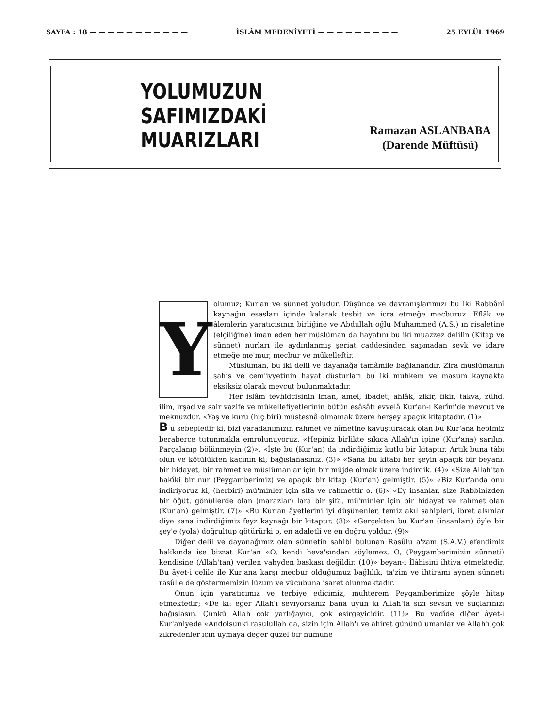SAYFA : 18 — — — — — — — — — — — İSLÂM MEDENİYETİ — — — — — — — — — 25 EYLÜL 1969
YOLUMUZUN
SAFIMIZDAKİ
MUARIZLARI
Ramazan ASLANBABA
(Darende Müftüsü)
Y
olumuz; Kur'an ve sünnet yoludur. Düşünce ve davranışlarımızı bu iki Rabbânî kaynağın esasları içinde kalarak tesbit ve icra etmeğe mecburuz. Eflâk ve âlemlerin yaratıcısının birliğine ve Abdullah oğlu Muhammed (A.S.) ın risaletine (elçiliğine) iman eden her müslüman da hayatını bu iki muazzez delilin (Kitap ve sünnet) nurları ile aydınlanmış şeriat caddesinden sapmadan sevk ve idare etmeğe me'mur, mecbur ve mükelleftir.
Müslüman, bu iki delil ve dayanağa tamâmile bağlanandır. Zira müslümanın şahıs ve cem'iyyetinin hayat düsturları bu iki muhkem ve masum kaynakta eksiksiz olarak mevcut bulunmaktadır.
Her islâm tevhidcisinin iman, amel, ibadet, ahlâk, zikir, fikir, takva, zühd, ilim, irşad ve sair vazife ve mükellefiyetlerinin bütün esâsâtı evvelâ Kur'an-ı Kerîm'de mevcut ve meknuzdur. «Yaş ve kuru (hiç biri) müstesnâ olmamak üzere herşey apaçık kitaptadır. (1)»
B u sebepledir ki, bizi yaradanımızın rahmet ve nîmetine kavuşturacak olan bu Kur'ana hepimiz beraberce tutunmakla emrolunuyoruz. «Hepiniz birlikte sıkıca Allah'ın ipine (Kur'ana) sarılın. Parçalanıp bölünmeyin (2)». «İşte bu (Kur'an) da indirdiğimiz kutlu bir kitaptır. Artık buna tâbi olun ve kötülükten kaçının ki, bağışlanasınız. (3)» «Sana bu kitabı her şeyin apaçık bir beyanı, bir hidayet, bir rahmet ve müslümanlar için bir müjde olmak üzere indirdik. (4)» «Size Allah'tan hakîki bir nur (Peygamberimiz) ve apaçık bir kitap (Kur'an) gelmiştir. (5)» «Biz Kur'anda onu indiriyoruz ki, (herbiri) mü'minler için şifa ve rahmettir o. (6)» «Ey insanlar, size Rabbinizden bir öğüt, gönüllerde olan (marazlar) lara bir şifa, mü'minler için bir hidayet ve rahmet olan (Kur'an) gelmiştir. (7)» «Bu Kur'an âyetlerini iyi düşünenler, temiz akıl sahipleri, ibret alsınlar diye sana indirdiğimiz feyz kaynağı bir kitaptır. (8)» «Gerçekten bu Kur'an (insanları) öyle bir şey'e (yola) doğrultup götürürki o, en adaletli ve en doğru yoldur. (9)»
Diğer delil ve dayanağımız olan sünnetin sahibi bulunan Rasûlu a'zam (S.A.V.) efendimiz hakkında ise bizzat Kur'an «O, kendi heva'sından söylemez, O, (Peygamberimizin sünneti) kendisine (Allah'tan) verilen vahyden başkası değildir. (10)» beyan-ı İlâhisini ihtiva etmektedir. Bu âyet-i celile ile Kur'ana karşı mecbur olduğumuz bağlılık, ta'zim ve ihtiramı aynen sünneti rasûl'e de göstermemizin lüzum ve vücubuna işaret olunmaktadır.
Onun için yaratıcımız ve terbiye edicimiz, muhterem Peygamberimize şöyle hitap etmektedir; «De ki: eğer Allah'ı seviyorsanız bana uyun ki Allah'ta sizi sevsin ve suçlarınızı bağışlasın. Çünkü Allah çok yarlığayıcı, çok esirgeyicidir. (11)» Bu vadîde diğer âyet-i Kur'aniyede «Andolsunki rasulullah da, sizin için Allah'ı ve ahiret gününü umanlar ve Allah'ı çok zikredenler için uymaya değer güzel bir nümune